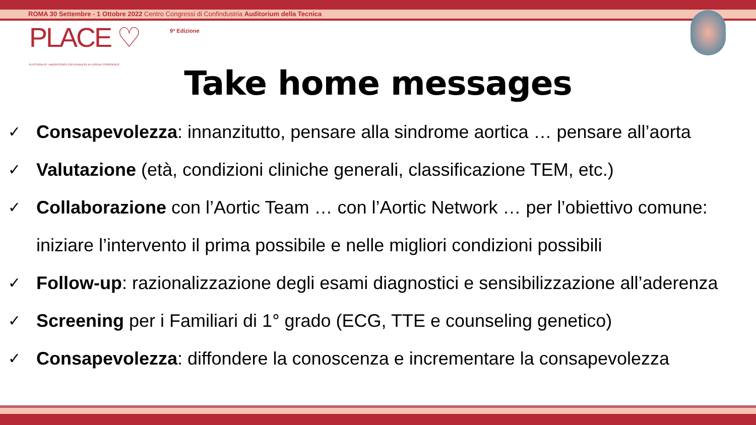ROMA 30 Settembre - 1 Ottobre 2022 Centro Congressi di Confindustria Auditorium della Tecnica
PLACE ♡
PLATFORM OF LABORATORIES FOR ADVANCES IN CARDIAC EXPERIENCE
9ª Edizione
Take home messages
✓ Consapevolezza: innanzitutto, pensare alla sindrome aortica … pensare all’aorta
✓ Valutazione (età, condizioni cliniche generali, classificazione TEM, etc.)
✓ Collaborazione con l’Aortic Team … con l’Aortic Network … per l’obiettivo comune:
iniziare l’intervento il prima possibile e nelle migliori condizioni possibili
✓ Follow-up: razionalizzazione degli esami diagnostici e sensibilizzazione all’aderenza
✓ Screening per i Familiari di 1° grado (ECG, TTE e counseling genetico)
✓ Consapevolezza: diffondere la conoscenza e incrementare la consapevolezza